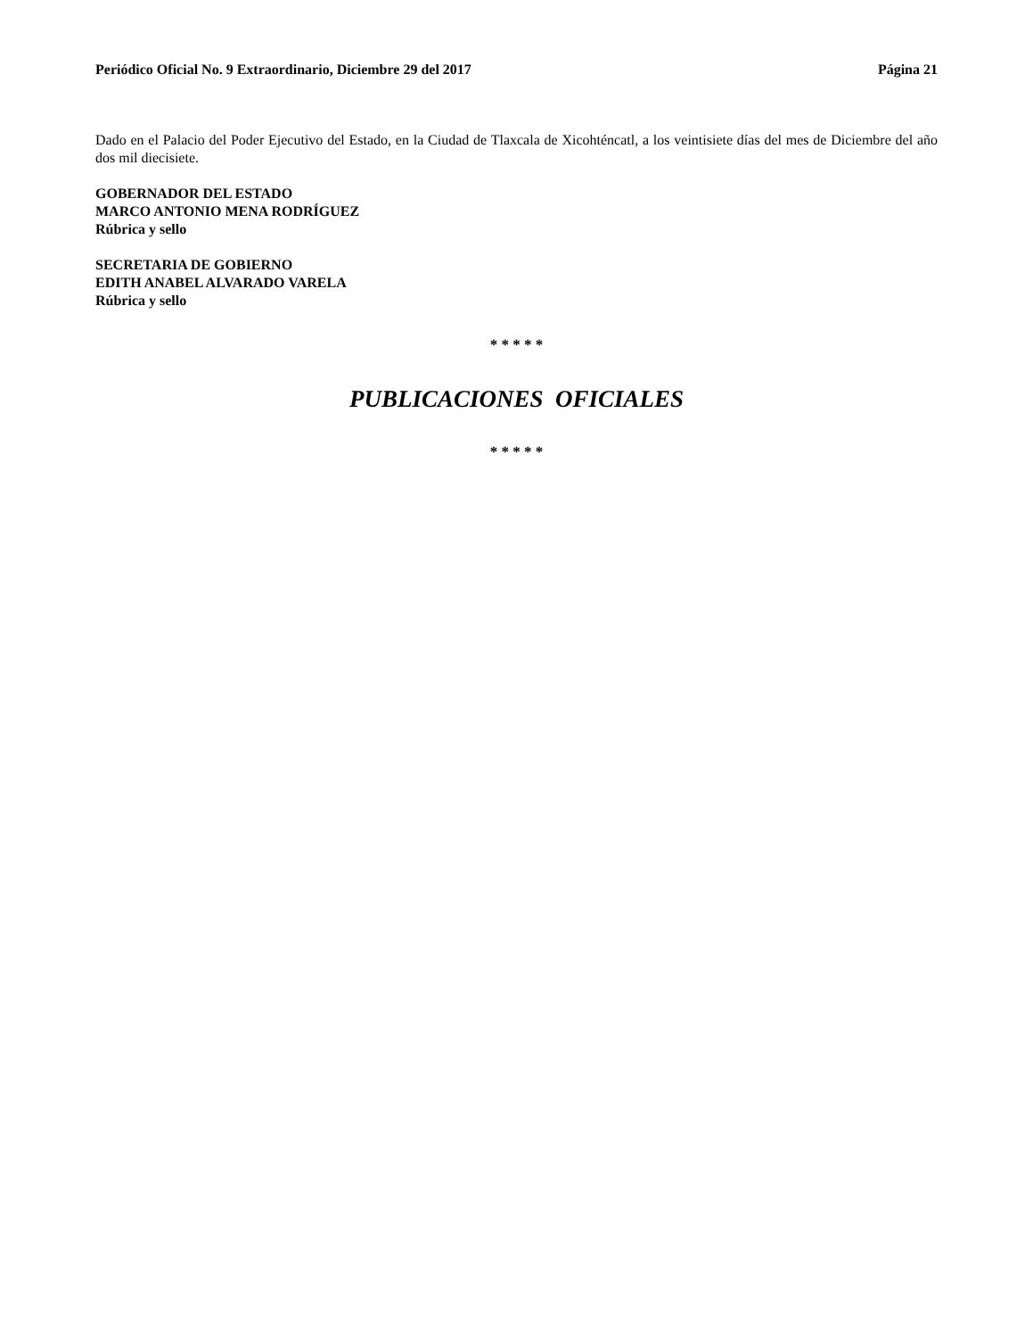Periódico Oficial No. 9 Extraordinario, Diciembre 29 del 2017 Página 21
Dado en el Palacio del Poder Ejecutivo del Estado, en la Ciudad de Tlaxcala de Xicohténcatl, a los veintisiete días del mes de Diciembre del año dos mil diecisiete.
GOBERNADOR DEL ESTADO
MARCO ANTONIO MENA RODRÍGUEZ
Rúbrica y sello
SECRETARIA DE GOBIERNO
EDITH ANABEL ALVARADO VARELA
Rúbrica y sello
* * * * *
PUBLICACIONES OFICIALES
* * * * *